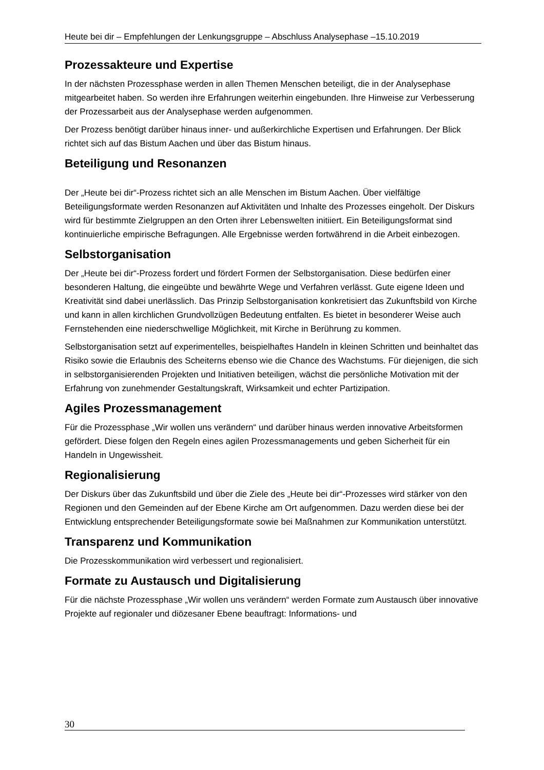Heute bei dir – Empfehlungen der Lenkungsgruppe – Abschluss Analysephase –15.10.2019
Prozessakteure und Expertise
In der nächsten Prozessphase werden in allen Themen Menschen beteiligt, die in der Analysephase mitgearbeitet haben. So werden ihre Erfahrungen weiterhin eingebunden. Ihre Hinweise zur Verbesserung der Prozessarbeit aus der Analysephase werden aufgenommen.
Der Prozess benötigt darüber hinaus inner- und außerkirchliche Expertisen und Erfahrungen. Der Blick richtet sich auf das Bistum Aachen und über das Bistum hinaus.
Beteiligung und Resonanzen
Der „Heute bei dir“-Prozess richtet sich an alle Menschen im Bistum Aachen. Über vielfältige Beteiligungsformate werden Resonanzen auf Aktivitäten und Inhalte des Prozesses eingeholt. Der Diskurs wird für bestimmte Zielgruppen an den Orten ihrer Lebenswelten initiiert. Ein Beteiligungsformat sind kontinuierliche empirische Befragungen. Alle Ergebnisse werden fortwährend in die Arbeit einbezogen.
Selbstorganisation
Der „Heute bei dir“-Prozess fordert und fördert Formen der Selbstorganisation. Diese bedürfen einer besonderen Haltung, die eingeübte und bewährte Wege und Verfahren verlässt. Gute eigene Ideen und Kreativität sind dabei unerlässlich. Das Prinzip Selbstorganisation konkretisiert das Zukunftsbild von Kirche und kann in allen kirchlichen Grundvollzügen Bedeutung entfalten. Es bietet in besonderer Weise auch Fernstehenden eine niederschwellige Möglichkeit, mit Kirche in Berührung zu kommen.
Selbstorganisation setzt auf experimentelles, beispielhaftes Handeln in kleinen Schritten und beinhaltet das Risiko sowie die Erlaubnis des Scheiterns ebenso wie die Chance des Wachstums. Für diejenigen, die sich in selbstorganisierenden Projekten und Initiativen beteiligen, wächst die persönliche Motivation mit der Erfahrung von zunehmender Gestaltungskraft, Wirksamkeit und echter Partizipation.
Agiles Prozessmanagement
Für die Prozessphase „Wir wollen uns verändern“ und darüber hinaus werden innovative Arbeitsformen gefördert. Diese folgen den Regeln eines agilen Prozessmanagements und geben Sicherheit für ein Handeln in Ungewissheit.
Regionalisierung
Der Diskurs über das Zukunftsbild und über die Ziele des „Heute bei dir“-Prozesses wird stärker von den Regionen und den Gemeinden auf der Ebene Kirche am Ort aufgenommen. Dazu werden diese bei der Entwicklung entsprechender Beteiligungsformate sowie bei Maßnahmen zur Kommunikation unterstützt.
Transparenz und Kommunikation
Die Prozesskommunikation wird verbessert und regionalisiert.
Formate zu Austausch und Digitalisierung
Für die nächste Prozessphase „Wir wollen uns verändern“ werden Formate zum Austausch über innovative Projekte auf regionaler und diözesaner Ebene beauftragt: Informations- und
30